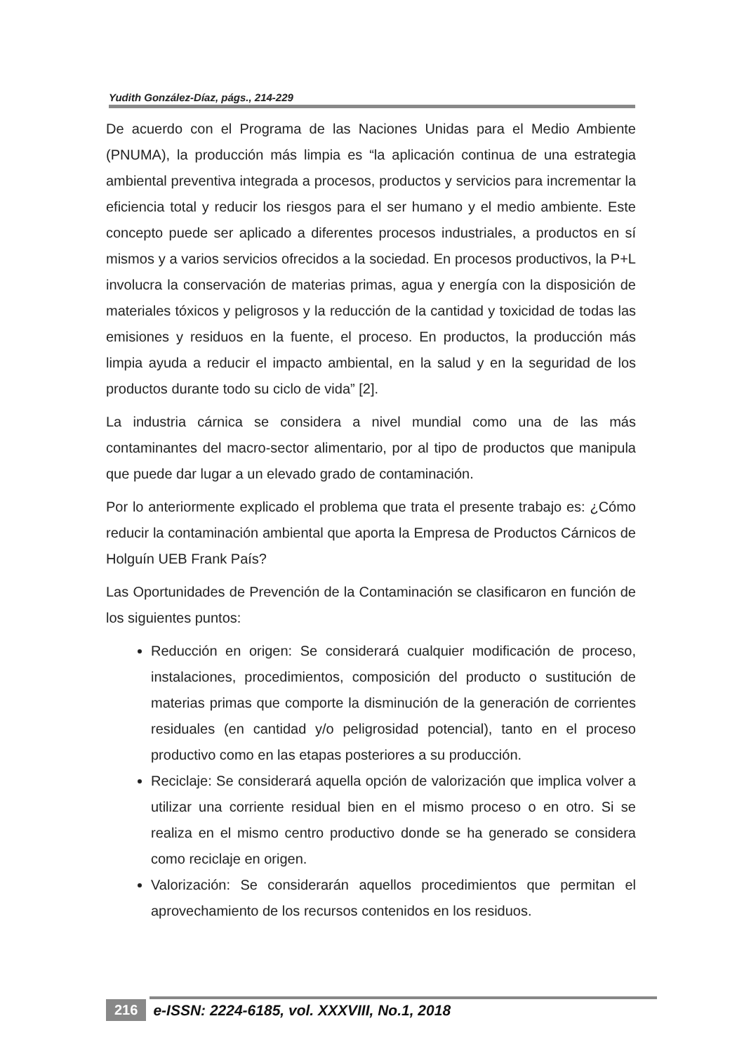Yudith González-Díaz, págs., 214-229
De acuerdo con el Programa de las Naciones Unidas para el Medio Ambiente (PNUMA), la producción más limpia es “la aplicación continua de una estrategia ambiental preventiva integrada a procesos, productos y servicios para incrementar la eficiencia total y reducir los riesgos para el ser humano y el medio ambiente. Este concepto puede ser aplicado a diferentes procesos industriales, a productos en sí mismos y a varios servicios ofrecidos a la sociedad. En procesos productivos, la P+L involucra la conservación de materias primas, agua y energía con la disposición de materiales tóxicos y peligrosos y la reducción de la cantidad y toxicidad de todas las emisiones y residuos en la fuente, el proceso. En productos, la producción más limpia ayuda a reducir el impacto ambiental, en la salud y en la seguridad de los productos durante todo su ciclo de vida” [2].
La industria cárnica se considera a nivel mundial como una de las más contaminantes del macro-sector alimentario, por al tipo de productos que manipula que puede dar lugar a un elevado grado de contaminación.
Por lo anteriormente explicado el problema que trata el presente trabajo es: ¿Cómo reducir la contaminación ambiental que aporta la Empresa de Productos Cárnicos de Holguín UEB Frank País?
Las Oportunidades de Prevención de la Contaminación se clasificaron en función de los siguientes puntos:
Reducción en origen: Se considerará cualquier modificación de proceso, instalaciones, procedimientos, composición del producto o sustitución de materias primas que comporte la disminución de la generación de corrientes residuales (en cantidad y/o peligrosidad potencial), tanto en el proceso productivo como en las etapas posteriores a su producción.
Reciclaje: Se considerará aquella opción de valorización que implica volver a utilizar una corriente residual bien en el mismo proceso o en otro. Si se realiza en el mismo centro productivo donde se ha generado se considera como reciclaje en origen.
Valorización: Se considerarán aquellos procedimientos que permitan el aprovechamiento de los recursos contenidos en los residuos.
216 e-ISSN: 2224-6185, vol. XXXVIII, No.1, 2018